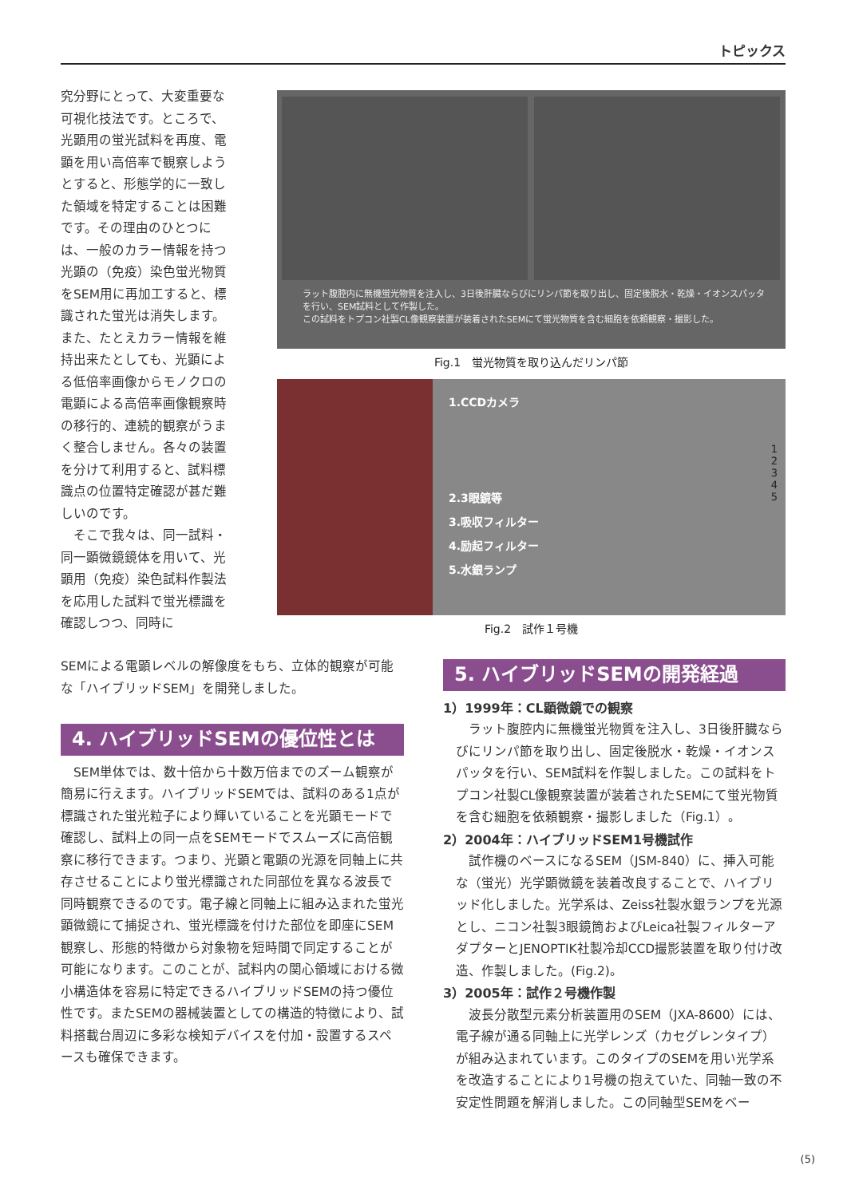トピックス
究分野にとって、大変重要な可視化技法です。ところで、光顕用の蛍光試料を再度、電顕を用い高倍率で観察しようとすると、形態学的に一致した領域を特定することは困難です。その理由のひとつには、一般のカラー情報を持つ光顕の（免疫）染色蛍光物質をSEM用に再加工すると、標識された蛍光は消失します。また、たとえカラー情報を維持出来たとしても、光顕による低倍率画像からモノクロの電顕による高倍率画像観察時の移行的、連続的観察がうまく整合しません。各々の装置を分けて利用すると、試料標識点の位置特定確認が甚だ難しいのです。
　そこで我々は、同一試料・同一顕微鏡鏡体を用いて、光顕用（免疫）染色試料作製法を応用した試料で蛍光標識を確認しつつ、同時に
ラット腹腔内に無機蛍光物質を注入し、3日後肝臓ならびにリンパ節を取り出し、固定後脱水・乾燥・イオンスパッタを行い、SEM試料として作製した。
この試料をトプコン社製CL像観察装置が装着されたSEMにて蛍光物質を含む細胞を依頼観察・撮影した。
Fig.1　蛍光物質を取り込んだリンパ節
1.CCDカメラ
2.3眼鏡等
3.吸収フィルター
4.励起フィルター
5.水銀ランプ
1
2
3
4
5
Fig.2　試作１号機
SEMによる電顕レベルの解像度をもち、立体的観察が可能な「ハイブリッドSEM」を開発しました。
4. ハイブリッドSEMの優位性とは
　SEM単体では、数十倍から十数万倍までのズーム観察が簡易に行えます。ハイブリッドSEMでは、試料のある1点が標識された蛍光粒子により輝いていることを光顕モードで確認し、試料上の同一点をSEMモードでスムーズに高倍観察に移行できます。つまり、光顕と電顕の光源を同軸上に共存させることにより蛍光標識された同部位を異なる波長で同時観察できるのです。電子線と同軸上に組み込まれた蛍光顕微鏡にて捕捉され、蛍光標識を付けた部位を即座にSEM観察し、形態的特徴から対象物を短時間で同定することが可能になります。このことが、試料内の関心領域における微小構造体を容易に特定できるハイブリッドSEMの持つ優位性です。またSEMの器械装置としての構造的特徴により、試料搭載台周辺に多彩な検知デバイスを付加・設置するスペースも確保できます。
5. ハイブリッドSEMの開発経過
1）1999年：CL顕微鏡での観察
　ラット腹腔内に無機蛍光物質を注入し、3日後肝臓ならびにリンパ節を取り出し、固定後脱水・乾燥・イオンスパッタを行い、SEM試料を作製しました。この試料をトプコン社製CL像観察装置が装着されたSEMにて蛍光物質を含む細胞を依頼観察・撮影しました（Fig.1）。
2）2004年：ハイブリッドSEM1号機試作
　試作機のベースになるSEM（JSM-840）に、挿入可能な（蛍光）光学顕微鏡を装着改良することで、ハイブリッド化しました。光学系は、Zeiss社製水銀ランプを光源とし、ニコン社製3眼鏡筒およびLeica社製フィルターアダプターとJENOPTIK社製冷却CCD撮影装置を取り付け改造、作製しました。(Fig.2)。
3）2005年：試作２号機作製
　波長分散型元素分析装置用のSEM（JXA-8600）には、電子線が通る同軸上に光学レンズ（カセグレンタイプ）が組み込まれています。このタイプのSEMを用い光学系を改造することにより1号機の抱えていた、同軸一致の不安定性問題を解消しました。この同軸型SEMをベー
(5)